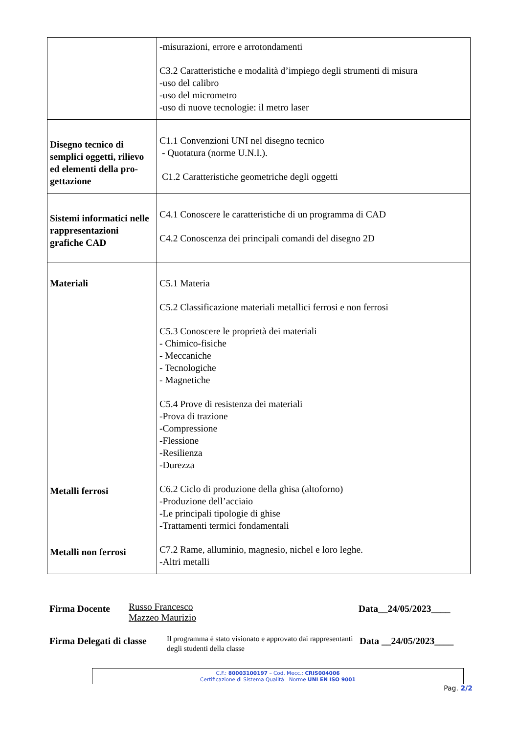| | -misurazioni, errore e arrotondamenti C3.2 Caratteristiche e modalità d’impiego degli strumenti di misura -uso del calibro -uso del micrometro -uso di nuove tecnologie: il metro laser |
| Disegno tecnico di semplici oggetti, rilievo ed elementi della pro-gettazione | C1.1 Convenzioni UNI nel disegno tecnico - Quotatura (norme U.N.I.). C1.2 Caratteristiche geometriche degli oggetti |
| Sistemi informatici nelle rappresentazioni grafiche CAD | C4.1 Conoscere le caratteristiche di un programma di CAD C4.2 Conoscenza dei principali comandi del disegno 2D |
| Materiali Metalli ferrosi Metalli non ferrosi | C5.1 Materia C5.2 Classificazione materiali metallici ferrosi e non ferrosi C5.3 Conoscere le proprietà dei materiali - Chimico-fisiche - Meccaniche - Tecnologiche - Magnetiche C5.4 Prove di resistenza dei materiali -Prova di trazione -Compressione -Flessione -Resilienza -Durezza C6.2 Ciclo di produzione della ghisa (altoforno) -Produzione dell’acciaio -Le principali tipologie di ghise -Trattamenti termici fondamentali C7.2 Rame, alluminio, magnesio, nichel e loro leghe. -Altri metalli |
Firma Docente Russo Francesco
Mazzeo Maurizio Data__24/05/2023____
Firma Delegati di classe Il programma è stato visionato e approvato dai rappresentanti degli studenti della classe Data __24/05/2023____
C.F.: 80003100197 – Cod. Mecc.: CRIS004006
Certificazione di Sistema Qualità Norme UNI EN ISO 9001
Pag. 2/2